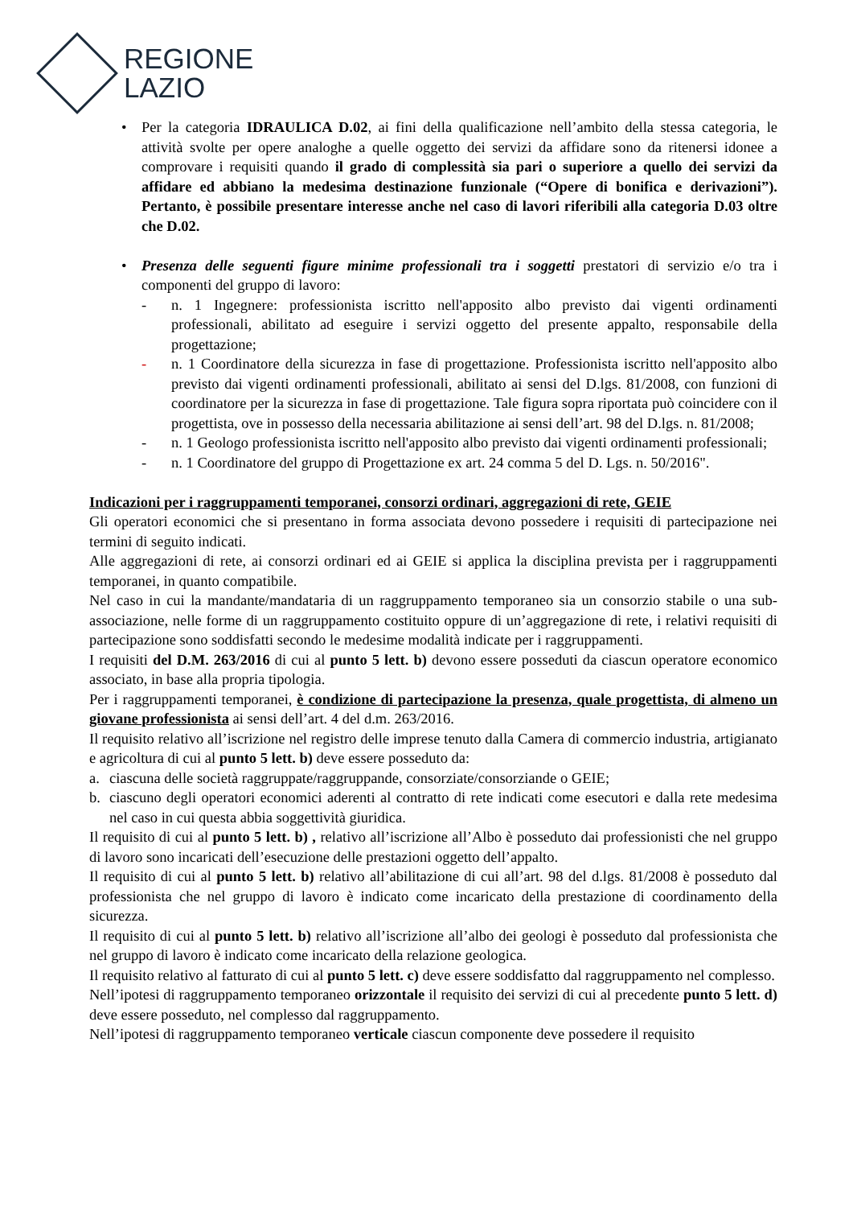REGIONE
LAZIO
• Per la categoria IDRAULICA D.02, ai fini della qualificazione nell’ambito della stessa categoria, le attività svolte per opere analoghe a quelle oggetto dei servizi da affidare sono da ritenersi idonee a comprovare i requisiti quando il grado di complessità sia pari o superiore a quello dei servizi da affidare ed abbiano la medesima destinazione funzionale (“Opere di bonifica e derivazioni”). Pertanto, è possibile presentare interesse anche nel caso di lavori riferibili alla categoria D.03 oltre che D.02.
• Presenza delle seguenti figure minime professionali tra i soggetti prestatori di servizio e/o tra i componenti del gruppo di lavoro:
- n. 1 Ingegnere: professionista iscritto nell'apposito albo previsto dai vigenti ordinamenti professionali, abilitato ad eseguire i servizi oggetto del presente appalto, responsabile della progettazione;
- n. 1 Coordinatore della sicurezza in fase di progettazione. Professionista iscritto nell'apposito albo previsto dai vigenti ordinamenti professionali, abilitato ai sensi del D.lgs. 81/2008, con funzioni di coordinatore per la sicurezza in fase di progettazione. Tale figura sopra riportata può coincidere con il progettista, ove in possesso della necessaria abilitazione ai sensi dell’art. 98 del D.lgs. n. 81/2008;
- n. 1 Geologo professionista iscritto nell'apposito albo previsto dai vigenti ordinamenti professionali;
- n. 1 Coordinatore del gruppo di Progettazione ex art. 24 comma 5 del D. Lgs. n. 50/2016".
Indicazioni per i raggruppamenti temporanei, consorzi ordinari, aggregazioni di rete, GEIE
Gli operatori economici che si presentano in forma associata devono possedere i requisiti di partecipazione nei termini di seguito indicati.
Alle aggregazioni di rete, ai consorzi ordinari ed ai GEIE si applica la disciplina prevista per i raggruppamenti temporanei, in quanto compatibile.
Nel caso in cui la mandante/mandataria di un raggruppamento temporaneo sia un consorzio stabile o una sub-associazione, nelle forme di un raggruppamento costituito oppure di un’aggregazione di rete, i relativi requisiti di partecipazione sono soddisfatti secondo le medesime modalità indicate per i raggruppamenti.
I requisiti del D.M. 263/2016 di cui al punto 5 lett. b) devono essere posseduti da ciascun operatore economico associato, in base alla propria tipologia.
Per i raggruppamenti temporanei, è condizione di partecipazione la presenza, quale progettista, di almeno un giovane professionista ai sensi dell’art. 4 del d.m. 263/2016.
Il requisito relativo all’iscrizione nel registro delle imprese tenuto dalla Camera di commercio industria, artigianato e agricoltura di cui al punto 5 lett. b) deve essere posseduto da:
a. ciascuna delle società raggruppate/raggruppande, consorziate/consorziande o GEIE;
b. ciascuno degli operatori economici aderenti al contratto di rete indicati come esecutori e dalla rete medesima nel caso in cui questa abbia soggettività giuridica.
Il requisito di cui al punto 5 lett. b) , relativo all’iscrizione all’Albo è posseduto dai professionisti che nel gruppo di lavoro sono incaricati dell’esecuzione delle prestazioni oggetto dell’appalto.
Il requisito di cui al punto 5 lett. b) relativo all’abilitazione di cui all’art. 98 del d.lgs. 81/2008 è posseduto dal professionista che nel gruppo di lavoro è indicato come incaricato della prestazione di coordinamento della sicurezza.
Il requisito di cui al punto 5 lett. b) relativo all’iscrizione all’albo dei geologi è posseduto dal professionista che nel gruppo di lavoro è indicato come incaricato della relazione geologica.
Il requisito relativo al fatturato di cui al punto 5 lett. c) deve essere soddisfatto dal raggruppamento nel complesso.
Nell’ipotesi di raggruppamento temporaneo orizzontale il requisito dei servizi di cui al precedente punto 5 lett. d) deve essere posseduto, nel complesso dal raggruppamento.
Nell’ipotesi di raggruppamento temporaneo verticale ciascun componente deve possedere il requisito